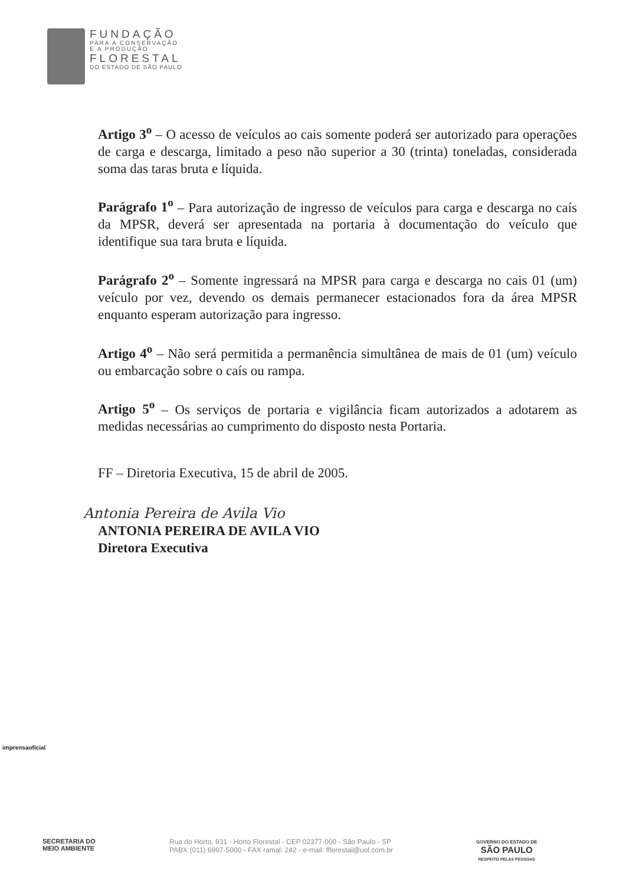FUNDAÇÃO
PARA A CONSERVAÇÃO
E A PRODUÇÃO
FLORESTAL
DO ESTADO DE SÃO PAULO
Artigo 3<sup>o</sup> – O acesso de veículos ao cais somente poderá ser autorizado para operações de carga e descarga, limitado a peso não superior a 30 (trinta) toneladas, considerada soma das taras bruta e líquida.
Parágrafo 1<sup>o</sup> – Para autorização de ingresso de veículos para carga e descarga no caís da MPSR, deverá ser apresentada na portaria à documentação do veículo que identifique sua tara bruta e líquida.
Parágrafo 2<sup>o</sup> – Somente ingressará na MPSR para carga e descarga no cais 01 (um) veículo por vez, devendo os demais permanecer estacionados fora da área MPSR enquanto esperam autorização para ingresso.
Artigo 4<sup>o</sup> – Não será permitida a permanência simultânea de mais de 01 (um) veículo ou embarcação sobre o caís ou rampa.
Artigo 5<sup>o</sup> – Os serviços de portaria e vigilância ficam autorizados a adotarem as medidas necessárias ao cumprimento do disposto nesta Portaria.
FF – Diretoria Executiva, 15 de abril de 2005.
Antonia Pereira de Avila Vio
ANTONIA PEREIRA DE AVILA VIO
Diretora Executiva
imprensaoficial
SECRETARIA DO
MEIO AMBIENTE
Rua do Horto, 931 - Horto Florestal - CEP 02377-000 - São Paulo - SP
PABX (011) 6997-5000 - FAX ramal: 242 - e-mail: fflorestal@uol.com.br
GOVERNO DO ESTADO DE
SÃO PAULO
RESPEITO PELAS PESSOAS